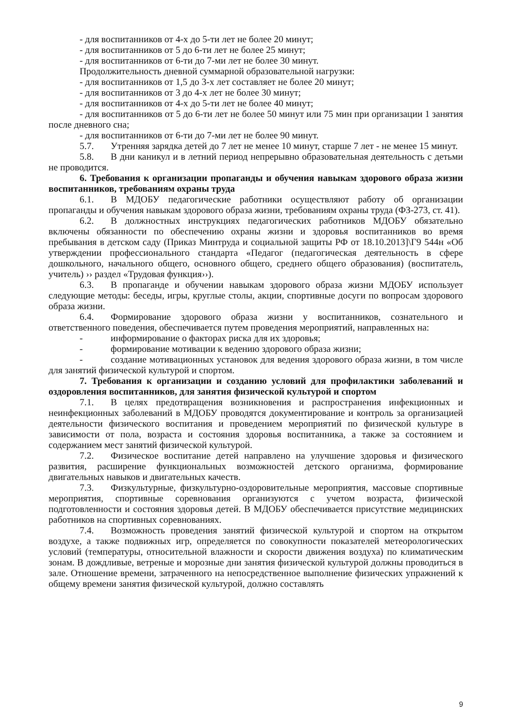- для воспитанников от 4-х до 5-ти лет не более 20 минут;
- для воспитанников от 5 до 6-ти лет не более 25 минут;
- для воспитанников от 6-ти до 7-ми лет не более 30 минут.
Продолжительность дневной суммарной образовательной нагрузки:
- для воспитанников от 1,5 до 3-х лет составляет не более 20 минут;
- для воспитанников от 3 до 4-х лет не более 30 минут;
- для воспитанников от 4-х до 5-ти лет не более 40 минут;
- для воспитанников от 5 до 6-ти лет не более 50 минут или 75 мин при организации 1 занятия после дневного сна;
- для воспитанников от 6-ти до 7-ми лет не более 90 минут.
5.7. Утренняя зарядка детей до 7 лет не менее 10 минут, старше 7 лет - не менее 15 минут.
5.8. В дни каникул и в летний период непрерывно образовательная деятельность с детьми не проводится.
6. Требования к организации пропаганды и обучения навыкам здорового образа жизни воспитанников, требованиям охраны труда
6.1. В МДОБУ педагогические работники осуществляют работу об организации пропаганды и обучения навыкам здорового образа жизни, требованиям охраны труда (ФЗ-273, ст. 41).
6.2. В должностных инструкциях педагогических работников МДОБУ обязательно включены обязанности по обеспечению охраны жизни и здоровья воспитанников во время пребывания в детском саду (Приказ Минтруда и социальной защиты РФ от 18.10.2013]\Г9 544н «Об утверждении профессионального стандарта «Педагог (педагогическая деятельность в сфере дошкольного, начального общего, основного общего, среднего общего образования) (воспитатель, учитель) ›› раздел «Трудовая функция››).
6.3. В пропаганде и обучении навыкам здорового образа жизни МДОБУ использует следующие методы: беседы, игры, круглые столы, акции, спортивные досуги по вопросам здорового образа жизни.
6.4. Формирование здорового образа жизни у воспитанников, сознательного и ответственного поведения, обеспечивается путем проведения мероприятий, направленных на:
- информирование о факторах риска для их здоровья;
- формирование мотивации к ведению здорового образа жизни;
- создание мотивационных установок для ведения здорового образа жизни, в том числе для занятий физической культурой и спортом.
7. Требования к организации и созданию условий для профилактики заболеваний и оздоровления воспитанников, для занятия физической культурой и спортом
7.1. В целях предотвращения возникновения и распространения инфекционных и неинфекционных заболеваний в МДОБУ проводятся документирование и контроль за организацией деятельности физического воспитания и проведением мероприятий по физической культуре в зависимости от пола, возраста и состояния здоровья воспитанника, а также за состоянием и содержанием мест занятий физической культурой.
7.2. Физическое воспитание детей направлено на улучшение здоровья и физического развития, расширение функциональных возможностей детского организма, формирование двигательных навыков и двигательных качеств.
7.3. Физкультурные, физкультурно-оздоровительные мероприятия, массовые спортивные мероприятия, спортивные соревнования организуются с учетом возраста, физической подготовленности и состояния здоровья детей. В МДОБУ обеспечивается присутствие медицинских работников на спортивных соревнованиях.
7.4. Возможность проведения занятий физической культурой и спортом на открытом воздухе, а также подвижных игр, определяется по совокупности показателей метеорологических условий (температуры, относительной влажности и скорости движения воздуха) по климатическим зонам. В дождливые, ветреные и морозные дни занятия физической культурой должны проводиться в зале. Отношение времени, затраченного на непосредственное выполнение физических упражнений к общему времени занятия физической культурой, должно составлять
9